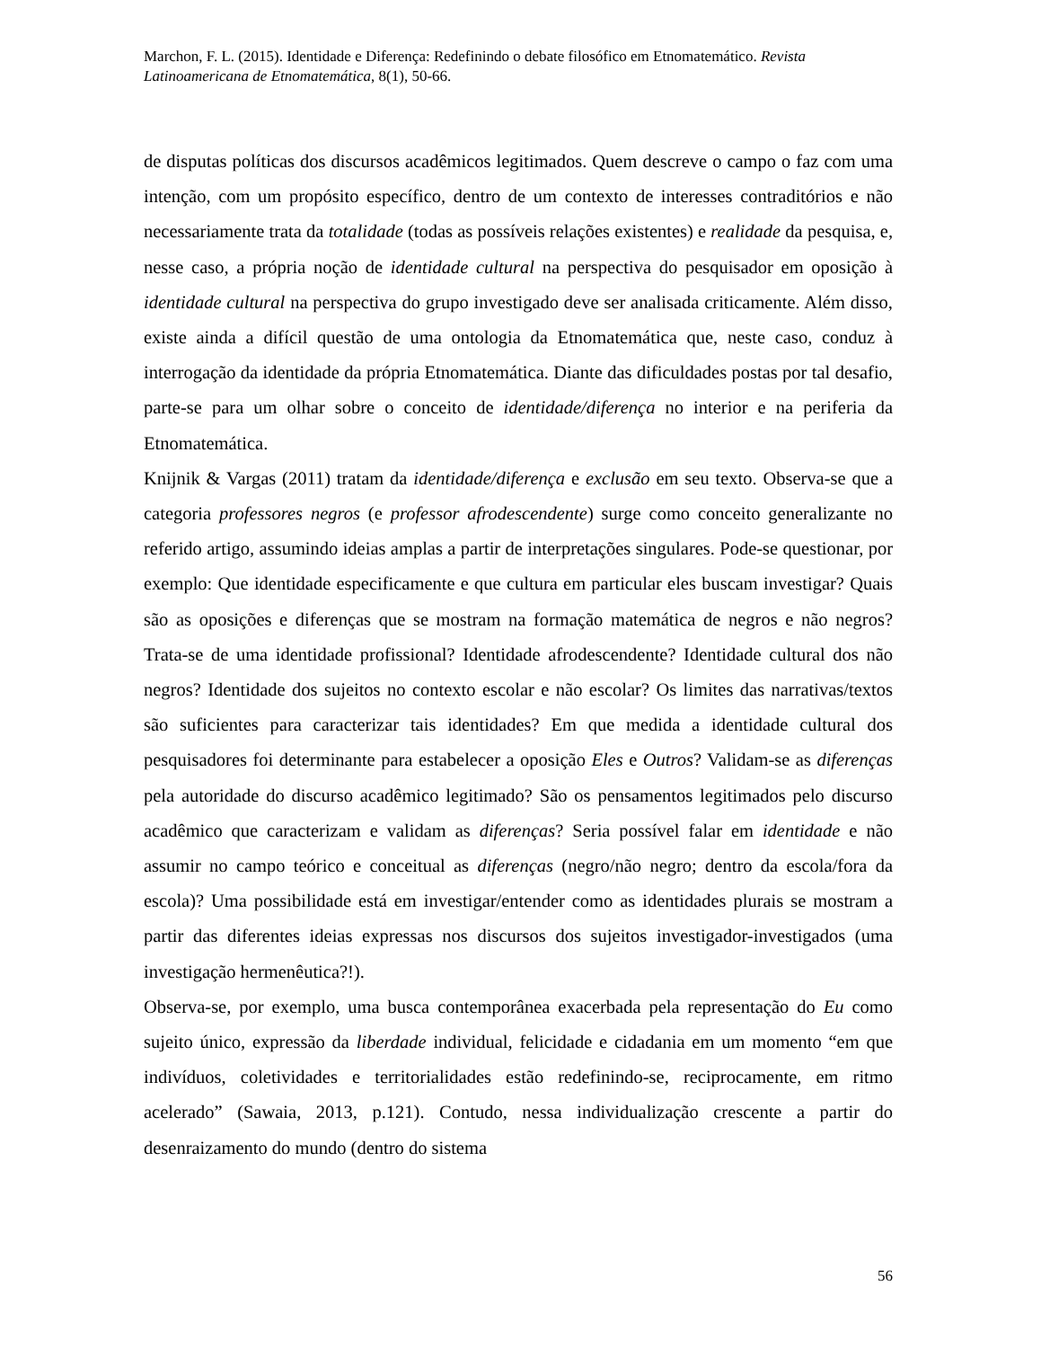Marchon, F. L. (2015). Identidade e Diferença: Redefinindo o debate filosófico em Etnomatemático. Revista Latinoamericana de Etnomatemática, 8(1), 50-66.
de disputas políticas dos discursos acadêmicos legitimados. Quem descreve o campo o faz com uma intenção, com um propósito específico, dentro de um contexto de interesses contraditórios e não necessariamente trata da totalidade (todas as possíveis relações existentes) e realidade da pesquisa, e, nesse caso, a própria noção de identidade cultural na perspectiva do pesquisador em oposição à identidade cultural na perspectiva do grupo investigado deve ser analisada criticamente. Além disso, existe ainda a difícil questão de uma ontologia da Etnomatemática que, neste caso, conduz à interrogação da identidade da própria Etnomatemática. Diante das dificuldades postas por tal desafio, parte-se para um olhar sobre o conceito de identidade/diferença no interior e na periferia da Etnomatemática.
Knijnik & Vargas (2011) tratam da identidade/diferença e exclusão em seu texto. Observa-se que a categoria professores negros (e professor afrodescendente) surge como conceito generalizante no referido artigo, assumindo ideias amplas a partir de interpretações singulares. Pode-se questionar, por exemplo: Que identidade especificamente e que cultura em particular eles buscam investigar? Quais são as oposições e diferenças que se mostram na formação matemática de negros e não negros? Trata-se de uma identidade profissional? Identidade afrodescendente? Identidade cultural dos não negros? Identidade dos sujeitos no contexto escolar e não escolar? Os limites das narrativas/textos são suficientes para caracterizar tais identidades? Em que medida a identidade cultural dos pesquisadores foi determinante para estabelecer a oposição Eles e Outros? Validam-se as diferenças pela autoridade do discurso acadêmico legitimado? São os pensamentos legitimados pelo discurso acadêmico que caracterizam e validam as diferenças? Seria possível falar em identidade e não assumir no campo teórico e conceitual as diferenças (negro/não negro; dentro da escola/fora da escola)? Uma possibilidade está em investigar/entender como as identidades plurais se mostram a partir das diferentes ideias expressas nos discursos dos sujeitos investigador-investigados (uma investigação hermenêutica?!).
Observa-se, por exemplo, uma busca contemporânea exacerbada pela representação do Eu como sujeito único, expressão da liberdade individual, felicidade e cidadania em um momento “em que indivíduos, coletividades e territorialidades estão redefinindo-se, reciprocamente, em ritmo acelerado” (Sawaia, 2013, p.121). Contudo, nessa individualização crescente a partir do desenraizamento do mundo (dentro do sistema
56